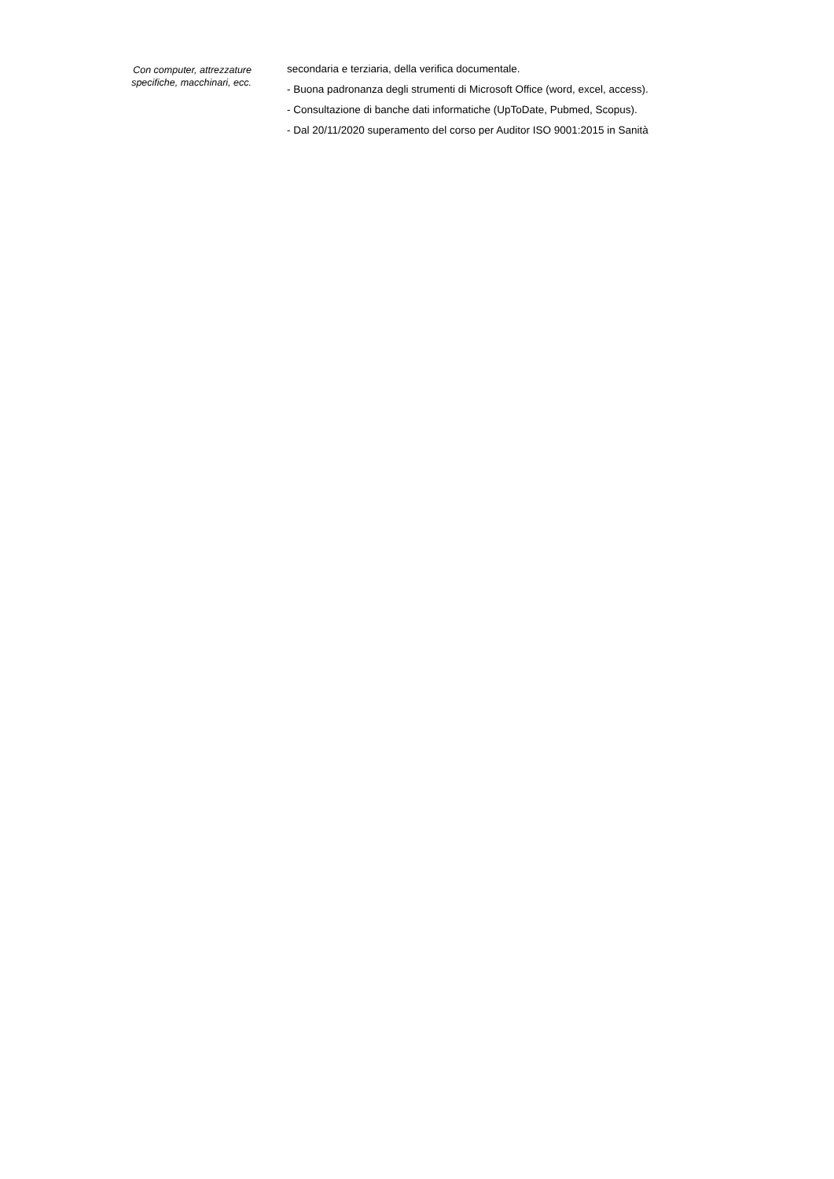Con computer, attrezzature
specifiche, macchinari, ecc.
secondaria e terziaria, della verifica documentale.
- Buona padronanza degli strumenti di Microsoft Office (word, excel, access).
- Consultazione di banche dati informatiche (UpToDate, Pubmed, Scopus).
- Dal 20/11/2020 superamento del corso per Auditor ISO 9001:2015 in Sanità